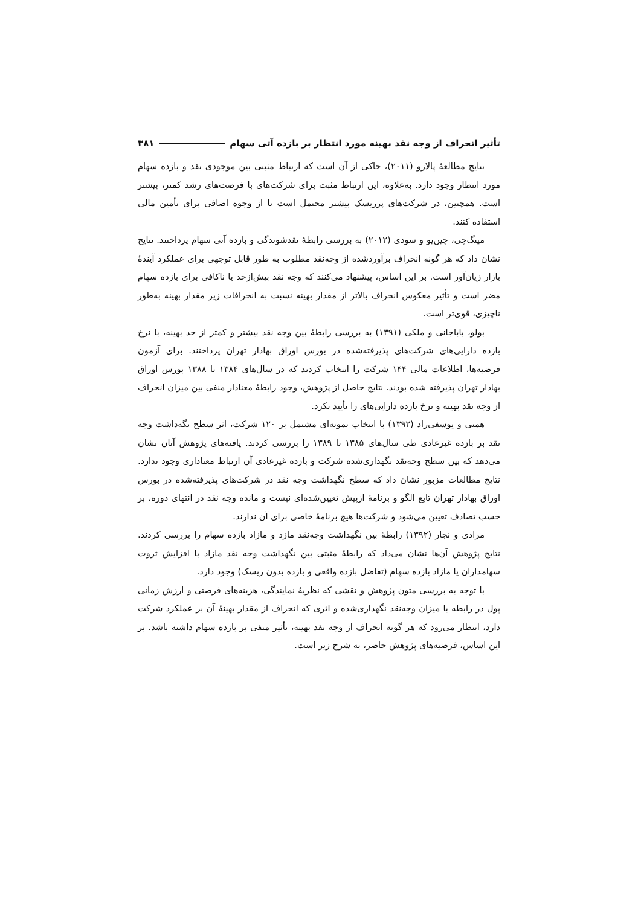تأثیر انحراف از وجه نقد بهینه مورد انتظار بر بازده آتی سهام ۳۸۱
نتایج مطالعهٔ پالازو (۲۰۱۱)، حاکی از آن است که ارتباط مثبتی بین موجودی نقد و بازده سهام مورد انتظار وجود دارد. به‌علاوه، این ارتباط مثبت برای شرکت‌های با فرصت‌های رشد کمتر، بیشتر است. همچنین، در شرکت‌های پرریسک بیشتر محتمل است تا از وجوه اضافی برای تأمین مالی استفاده کنند.
مینگ‌چی، چین‌یو و سودی (۲۰۱۲) به بررسی رابطهٔ نقدشوندگی و بازده آتی سهام پرداختند. نتایج نشان داد که هر گونه انحراف برآوردشده از وجه‌نقد مطلوب به طور قابل توجهی برای عملکرد آیندهٔ بازار زیان‌آور است. بر این اساس، پیشنهاد می‌کنند که وجه نقد بیش‌ازحد یا ناکافی برای بازده سهام مضر است و تأثیر معکوس انحراف بالاتر از مقدار بهینه نسبت به انحرافات زیر مقدار بهینه به‌طور ناچیزی، قوی‌تر است.
بولو، باباجانی و ملکی (۱۳۹۱) به بررسی رابطهٔ بین وجه نقد بیشتر و کمتر از حد بهینه، با نرخ بازده دارایی‌های شرکت‌های پذیرفته‌شده در بورس اوراق بهادار تهران پرداختند. برای آزمون فرضیه‌ها، اطلاعات مالی ۱۴۴ شرکت را انتخاب کردند که در سال‌های ۱۳۸۴ تا ۱۳۸۸ بورس اوراق بهادار تهران پذیرفته شده بودند. نتایج حاصل از پژوهش، وجود رابطهٔ معنادار منفی بین میزان انحراف از وجه نقد بهینه و نرخ بازده دارایی‌های را تأیید نکرد.
همتی و یوسفی‌راد (۱۳۹۲) با انتخاب نمونه‌ای مشتمل بر ۱۲۰ شرکت، اثر سطح نگه‌داشت وجه نقد بر بازده غیرعادی طی سال‌های ۱۳۸۵ تا ۱۳۸۹ را بررسی کردند. یافته‌های پژوهش آنان نشان می‌دهد که بین سطح وجه‌نقد نگهداری‌شده شرکت و بازده غیرعادی آن ارتباط معناداری وجود ندارد. نتایج مطالعات مزبور نشان داد که سطح نگهداشت وجه نقد در شرکت‌های پذیرفته‌شده در بورس اوراق بهادار تهران تابع الگو و برنامهٔ ازپیش تعیین‌شده‌ای نیست و مانده وجه نقد در انتهای دوره، بر حسب تصادف تعیین می‌شود و شرکت‌ها هیچ برنامهٔ خاصی برای آن ندارند.
مرادی و نجار (۱۳۹۲) رابطهٔ بین نگهداشت وجه‌نقد مازد و مازاد بازده سهام را بررسی کردند. نتایج پژوهش آن‌ها نشان می‌داد که رابطهٔ مثبتی بین نگهداشت وجه نقد مازاد با افزایش ثروت سهامداران یا مازاد بازده سهام (تفاضل بازده واقعی و بازده بدون ریسک) وجود دارد.
با توجه به بررسی متون پژوهش و نقشی که نظریهٔ نمایندگی، هزینه‌های فرصتی و ارزش زمانی پول در رابطه با میزان وجه‌نقد نگهداری‌شده و اثری که انحراف از مقدار بهینهٔ آن بر عملکرد شرکت دارد، انتظار می‌رود که هر گونه انحراف از وجه نقد بهینه، تأثیر منفی بر بازده سهام داشته باشد. بر این اساس، فرضیه‌های پژوهش حاضر، به شرح زیر است.